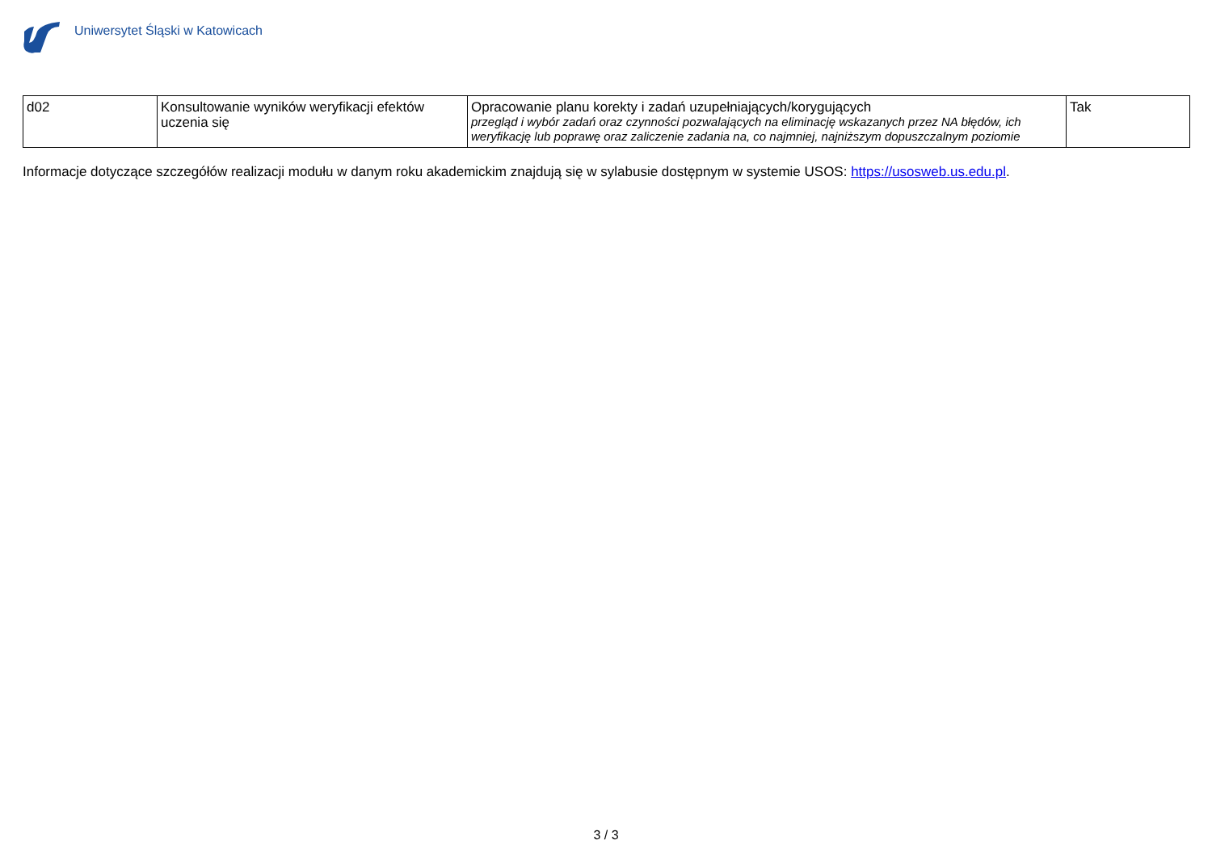Uniwersytet Śląski w Katowicach
| d02 | Konsultowanie wyników weryfikacji efektów uczenia się | Opracowanie planu korekty i zadań uzupełniających/korygujących przegląd i wybór zadań oraz czynności pozwalających na eliminację wskazanych przez NA błędów, ich weryfikację lub poprawę oraz zaliczenie zadania na, co najmniej, najniższym dopuszczalnym poziomie | Tak |
Informacje dotyczące szczegółów realizacji modułu w danym roku akademickim znajdują się w sylabusie dostępnym w systemie USOS: https://usosweb.us.edu.pl.
3 / 3